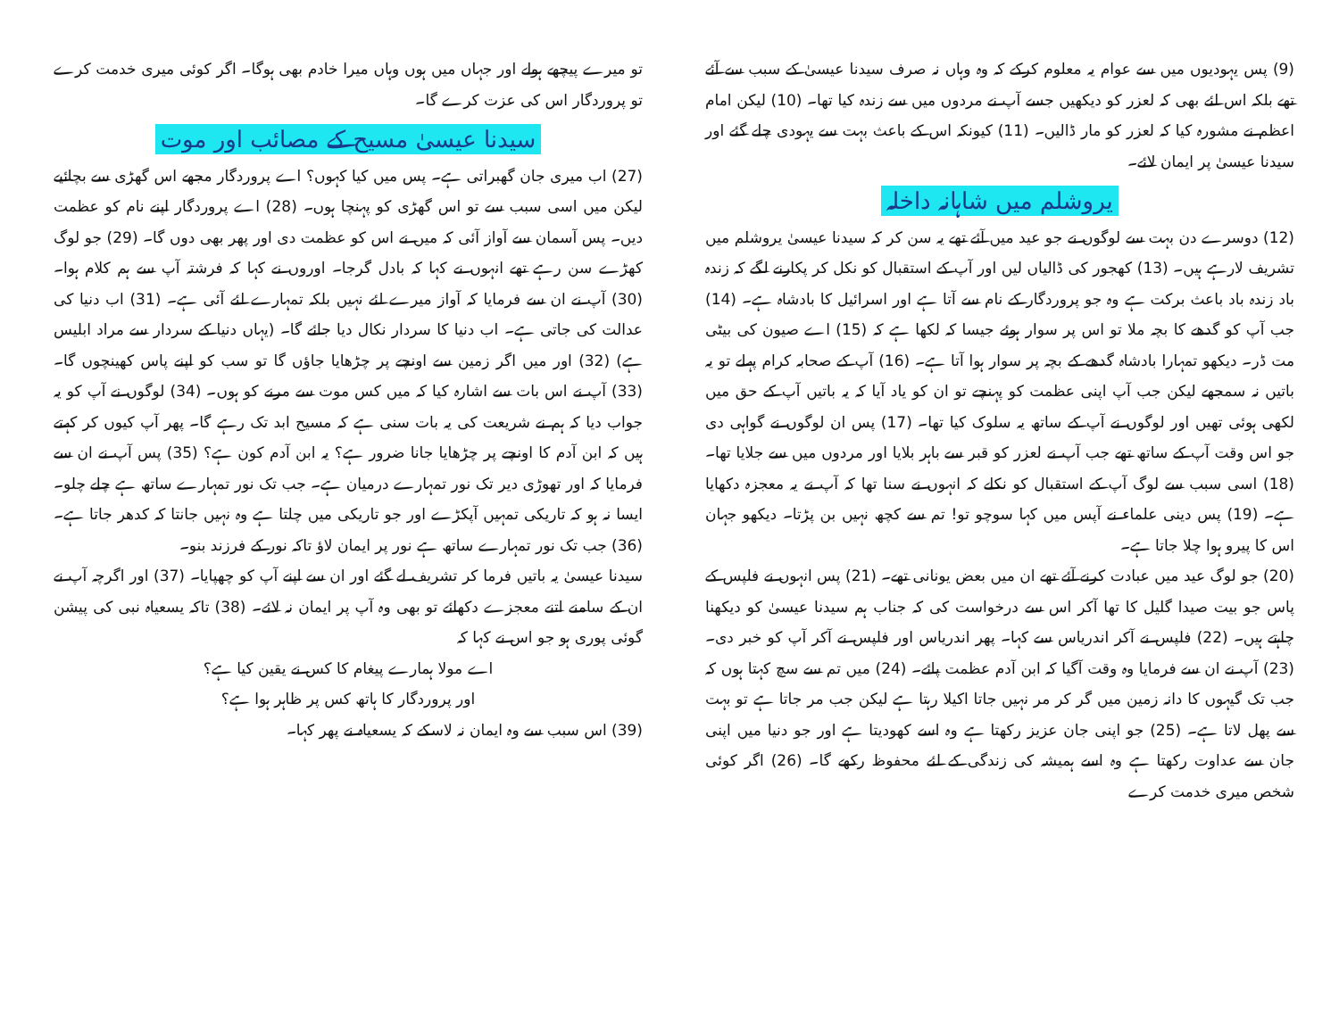(9) پس یہودیوں میں سے عوام یہ معلوم کرکے کہ وہ وہاں نہ صرف سیدنا عیسیٰ کے سبب سے آئے تھے بلکہ اس لئے بھی کہ لعزر کو دیکھیں جسے آپ نے مردوں میں سے زندہ کیا تھا۔ (10) لیکن امام اعظم نے مشورہ کیا کہ لعزر کو مار ڈالیں۔ (11) کیونکہ اس کے باعث بہت سے یہودی چلے گئے اور سیدنا عیسیٰ پر ایمان لائے۔
یروشلم میں شاہانہ داخلہ
(12) دوسرے دن بہت سے لوگوں نے جو عید میں آئے تھے یہ سن کر کہ سیدنا عیسیٰ یروشلم میں تشریف لارہے ہیں۔ (13) کھجور کی ڈالیاں لیں اور آپ کے استقبال کو نکل کر پکارنے لگے کہ زندہ باد زندہ باد باعث برکت ہے وہ جو پروردگار کے نام سے آتا ہے اور اسرائیل کا بادشاہ ہے۔ (14) جب آپ کو گدھے کا بچہ ملا تو اس پر سوار ہوئے جیسا کہ لکھا ہے کہ (15) اے صیون کی بیٹی مت ڈر۔ دیکھو تمہارا بادشاہ گدھے کے بچہ پر سوار ہوا آتا ہے۔ (16) آپ کے صحابہ کرام پہلے تو یہ باتیں نہ سمجھے لیکن جب آپ اپنی عظمت کو پہنچے تو ان کو یاد آیا کہ یہ باتیں آپ کے حق میں لکھی ہوئی تھیں اور لوگوں نے آپ کے ساتھ یہ سلوک کیا تھا۔ (17) پس ان لوگوں نے گواہی دی جو اس وقت آپ کے ساتھ تھے جب آپ نے لعزر کو قبر سے باہر بلایا اور مردوں میں سے جلایا تھا۔ (18) اسی سبب سے لوگ آپ کے استقبال کو نکلے کہ انہوں نے سنا تھا کہ آپ نے یہ معجزہ دکھایا ہے۔ (19) پس دینی علماء نے آپس میں کہا سوچو تو! تم سے کچھ نہیں بن پڑتا۔ دیکھو جہان اس کا پیرو ہوا چلا جاتا ہے۔
(20) جو لوگ عید میں عبادت کرنے آئے تھے ان میں بعض یونانی تھے۔ (21) پس انہوں نے فلپس کے پاس جو بیت صیدا گلیل کا تھا آکر اس سے درخواست کی کہ جناب ہم سیدنا عیسیٰ کو دیکھنا چاہتے ہیں۔ (22) فلپس نے آکر اندریاس سے کہا۔ پھر اندریاس اور فلپس نے آکر آپ کو خبر دی۔ (23) آپ نے ان سے فرمایا وہ وقت آگیا کہ ابن آدم عظمت پائے۔ (24) میں تم سے سچ کہتا ہوں کہ جب تک گیہوں کا دانہ زمین میں گر کر مر نہیں جاتا اکیلا رہتا ہے لیکن جب مر جاتا ہے تو بہت سے پھل لاتا ہے۔ (25) جو اپنی جان عزیز رکھتا ہے وہ اسے کھودیتا ہے اور جو دنیا میں اپنی جان سے عداوت رکھتا ہے وہ اسے ہمیشہ کی زندگی کے لئے محفوظ رکھے گا۔ (26) اگر کوئی شخص میری خدمت کرے
تو میرے پیچھے ہولے اور جہاں میں ہوں وہاں میرا خادم بھی ہوگا۔ اگر کوئی میری خدمت کرے تو پروردگار اس کی عزت کرے گا۔
سیدنا عیسیٰ مسیح کے مصائب اور موت
(27) اب میری جان گھبراتی ہے۔ پس میں کیا کہوں؟ اے پروردگار مجھے اس گھڑی سے بچائیے لیکن میں اسی سبب سے تو اس گھڑی کو پہنچا ہوں۔ (28) اے پروردگار اپنے نام کو عظمت دیں۔ پس آسمان سے آواز آئی کہ میں نے اس کو عظمت دی اور پھر بھی دوں گا۔ (29) جو لوگ کھڑے سن رہے تھے انہوں نے کہا کہ بادل گرجا۔ اوروں نے کہا کہ فرشتہ آپ سے ہم کلام ہوا۔ (30) آپ نے ان سے فرمایا کہ آواز میرے لئے نہیں بلکہ تمہارے لئے آئی ہے۔ (31) اب دنیا کی عدالت کی جاتی ہے۔ اب دنیا کا سردار نکال دیا جائے گا۔ (یہاں دنیا کے سردار سے مراد ابلیس ہے) (32) اور میں اگر زمین سے اونچے پر چڑھایا جاؤں گا تو سب کو اپنے پاس کھینچوں گا۔ (33) آپ نے اس بات سے اشارہ کیا کہ میں کس موت سے مرنے کو ہوں۔ (34) لوگوں نے آپ کو یہ جواب دیا کہ ہم نے شریعت کی یہ بات سنی ہے کہ مسیح ابد تک رہے گا۔ پھر آپ کیوں کر کہتے ہیں کہ ابن آدم کا اونچے پر چڑھایا جانا ضرور ہے؟ یہ ابن آدم کون ہے؟ (35) پس آپ نے ان سے فرمایا کہ اور تھوڑی دیر تک نور تمہارے درمیان ہے۔ جب تک نور تمہارے ساتھ ہے چلے چلو۔ ایسا نہ ہو کہ تاریکی تمہیں آپکڑے اور جو تاریکی میں چلتا ہے وہ نہیں جانتا کہ کدھر جاتا ہے۔ (36) جب تک نور تمہارے ساتھ ہے نور پر ایمان لاؤ تاکہ نور کے فرزند بنو۔
سیدنا عیسیٰ یہ باتیں فرما کر تشریف لے گئے اور ان سے اپنے آپ کو چھپایا۔ (37) اور اگرچہ آپ نے ان کے سامنے اتنے معجزے دکھائے تو بھی وہ آپ پر ایمان نہ لائے۔ (38) تاکہ یسعیاہ نبی کی پیشن گوئی پوری ہو جو اس نے کہا کہ
اے مولا ہمارے پیغام کا کس نے یقین کیا ہے؟
اور پروردگار کا ہاتھ کس پر ظاہر ہوا ہے؟
(39) اس سبب سے وہ ایمان نہ لاسکے کہ یسعیاہ نے پھر کہا۔